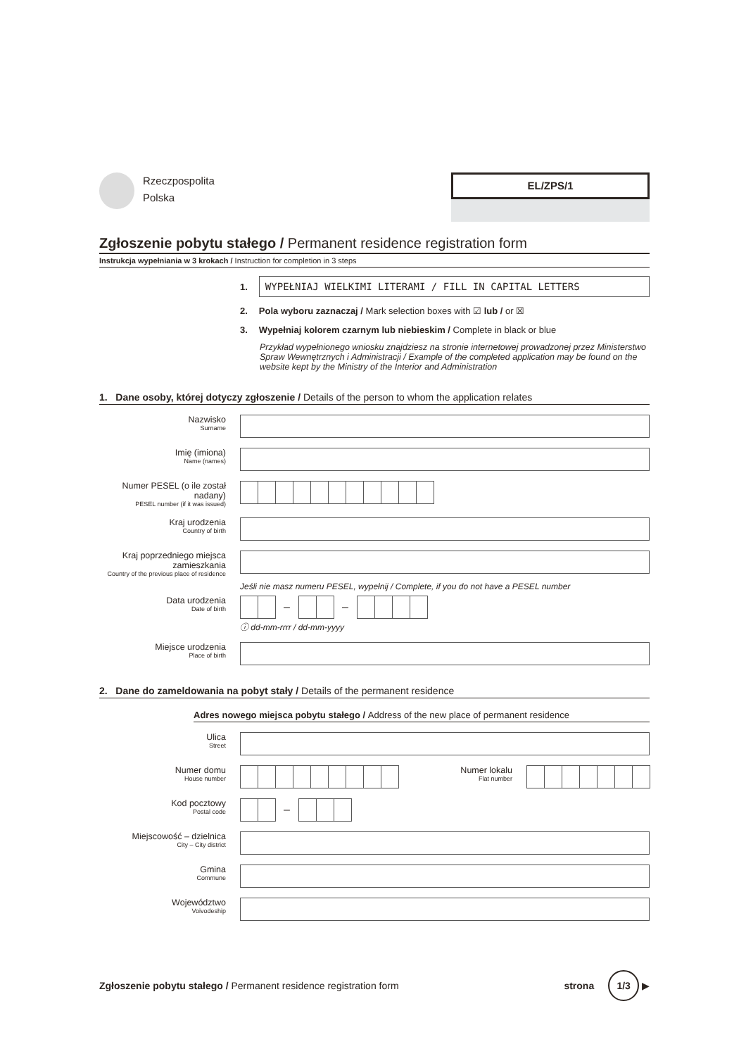Rzeczpospolita
Polska
EL/ZPS/1
Zgłoszenie pobytu stałego / Permanent residence registration form
Instrukcja wypełniania w 3 krokach / Instruction for completion in 3 steps
1.
WYPEŁNIAJ WIELKIMI LITERAMI / FILL IN CAPITAL LETTERS
2.
Pola wyboru zaznaczaj / Mark selection boxes with ☑ lub / or ☒
3.
Wypełniaj kolorem czarnym lub niebieskim / Complete in black or blue
Przykład wypełnionego wniosku znajdziesz na stronie internetowej prowadzonej przez Ministerstwo Spraw Wewnętrznych i Administracji / Example of the completed application may be found on the website kept by the Ministry of the Interior and Administration
1. Dane osoby, której dotyczy zgłoszenie / Details of the person to whom the application relates
Nazwisko
Surname
Imię (imiona)
Name (names)
Numer PESEL (o ile został nadany)
PESEL number (if it was issued)
Kraj urodzenia
Country of birth
Kraj poprzedniego miejsca zamieszkania
Country of the previous place of residence
Jeśli nie masz numeru PESEL, wypełnij / Complete, if you do not have a PESEL number
Data urodzenia
Date of birth
– –
ⓘ dd-mm-rrrr / dd-mm-yyyy
Miejsce urodzenia
Place of birth
2. Dane do zameldowania na pobyt stały / Details of the permanent residence
Adres nowego miejsca pobytu stałego / Address of the new place of permanent residence
Ulica
Street
Numer domu
House number
Numer lokalu
Flat number
Kod pocztowy
Postal code
–
Miejscowość – dzielnica
City – City district
Gmina
Commune
Województwo
Voivodeship
Zgłoszenie pobytu stałego / Permanent residence registration form
strona 1/3 ▶